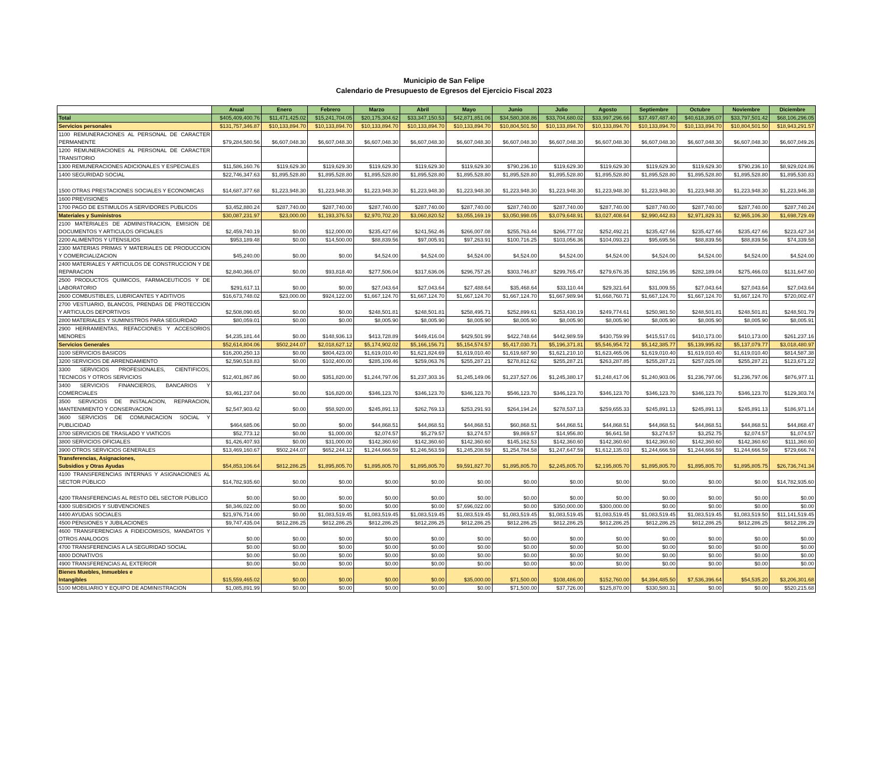Municipio de San Felipe
Calendario de Presupuesto de Egresos del Ejercicio Fiscal 2023
| | Anual | Enero | Febrero | Marzo | Abril | Mayo | Junio | Julio | Agosto | Septiembre | Octubre | Noviembre | Diciembre |
| Total | $405,409,400.76 | $11,471,425.02 | $15,241,704.05 | $20,175,304.62 | $33,347,150.53 | $42,871,851.06 | $34,580,308.86 | $33,704,680.02 | $33,997,296.66 | $37,497,487.40 | $40,618,395.07 | $33,797,501.42 | $68,106,296.05 |
| Servicios personales | $131,757,346.87 | $10,133,894.70 | $10,133,894.70 | $10,133,894.70 | $10,133,894.70 | $10,133,894.70 | $10,804,501.50 | $10,133,894.70 | $10,133,894.70 | $10,133,894.70 | $10,133,894.70 | $10,804,501.50 | $18,943,291.57 |
| 1100 REMUNERACIONES AL PERSONAL DE CARACTER PERMANENTE | $79,284,580.56 | $6,607,048.30 | $6,607,048.30 | $6,607,048.30 | $6,607,048.30 | $6,607,048.30 | $6,607,048.30 | $6,607,048.30 | $6,607,048.30 | $6,607,048.30 | $6,607,048.30 | $6,607,048.30 | $6,607,049.26 |
| 1200 REMUNERACIONES AL PERSONAL DE CARACTER TRANSITORIO | | | | | | | | | | | | | |
| 1300 REMUNERACIONES ADICIONALES Y ESPECIALES | $11,586,160.76 | $119,629.30 | $119,629.30 | $119,629.30 | $119,629.30 | $119,629.30 | $790,236.10 | $119,629.30 | $119,629.30 | $119,629.30 | $119,629.30 | $790,236.10 | $8,929,024.86 |
| 1400 SEGURIDAD SOCIAL | $22,746,347.63 | $1,895,528.80 | $1,895,528.80 | $1,895,528.80 | $1,895,528.80 | $1,895,528.80 | $1,895,528.80 | $1,895,528.80 | $1,895,528.80 | $1,895,528.80 | $1,895,528.80 | $1,895,528.80 | $1,895,530.83 |
| 1500 OTRAS PRESTACIONES SOCIALES Y ECONOMICAS | $14,687,377.68 | $1,223,948.30 | $1,223,948.30 | $1,223,948.30 | $1,223,948.30 | $1,223,948.30 | $1,223,948.30 | $1,223,948.30 | $1,223,948.30 | $1,223,948.30 | $1,223,948.30 | $1,223,948.30 | $1,223,946.38 |
| 1600 PREVISIONES | | | | | | | | | | | | | |
| 1700 PAGO DE ESTIMULOS A SERVIDORES PUBLICOS | $3,452,880.24 | $287,740.00 | $287,740.00 | $287,740.00 | $287,740.00 | $287,740.00 | $287,740.00 | $287,740.00 | $287,740.00 | $287,740.00 | $287,740.00 | $287,740.00 | $287,740.24 |
| Materiales y Suministros | $30,087,231.97 | $23,000.00 | $1,193,376.53 | $2,970,702.20 | $3,060,820.52 | $3,055,169.19 | $3,050,998.05 | $3,079,648.91 | $3,027,408.64 | $2,990,442.83 | $2,971,829.31 | $2,965,106.30 | $1,698,729.49 |
| 2100 MATERIALES DE ADMINISTRACION, EMISION DE DOCUMENTOS Y ARTICULOS OFICIALES | $2,459,740.19 | $0.00 | $12,000.00 | $235,427.66 | $241,562.46 | $266,007.08 | $255,763.44 | $266,777.02 | $252,492.21 | $235,427.66 | $235,427.66 | $235,427.66 | $223,427.34 |
| 2200 ALIMENTOS Y UTENSILIOS | $953,189.48 | $0.00 | $14,500.00 | $88,839.56 | $97,005.91 | $97,263.91 | $100,716.25 | $103,056.36 | $104,093.23 | $95,695.56 | $88,839.56 | $88,839.56 | $74,339.58 |
| 2300 MATERIAS PRIMAS Y MATERIALES DE PRODUCCION Y COMERCIALIZACION | $45,240.00 | $0.00 | $0.00 | $4,524.00 | $4,524.00 | $4,524.00 | $4,524.00 | $4,524.00 | $4,524.00 | $4,524.00 | $4,524.00 | $4,524.00 | $4,524.00 |
| 2400 MATERIALES Y ARTICULOS DE CONSTRUCCION Y DE REPARACION | $2,840,366.07 | $0.00 | $93,818.40 | $277,506.04 | $317,636.06 | $296,757.26 | $303,746.87 | $299,765.47 | $279,676.35 | $282,156.95 | $282,189.04 | $275,466.03 | $131,647.60 |
| 2500 PRODUCTOS QUIMICOS, FARMACEUTICOS Y DE LABORATORIO | $291,617.11 | $0.00 | $0.00 | $27,043.64 | $27,043.64 | $27,488.64 | $35,468.64 | $33,110.44 | $29,321.64 | $31,009.55 | $27,043.64 | $27,043.64 | $27,043.64 |
| 2600 COMBUSTIBLES, LUBRICANTES Y ADITIVOS | $16,673,748.02 | $23,000.00 | $924,122.00 | $1,667,124.70 | $1,667,124.70 | $1,667,124.70 | $1,667,124.70 | $1,667,989.94 | $1,668,760.71 | $1,667,124.70 | $1,667,124.70 | $1,667,124.70 | $720,002.47 |
| 2700 VESTUARIO, BLANCOS, PRENDAS DE PROTECCION Y ARTICULOS DEPORTIVOS | $2,508,090.65 | $0.00 | $0.00 | $248,501.81 | $248,501.81 | $258,495.71 | $252,899.61 | $253,430.19 | $249,774.61 | $250,981.50 | $248,501.81 | $248,501.81 | $248,501.79 |
| 2800 MATERIALES Y SUMINISTROS PARA SEGURIDAD | $80,059.01 | $0.00 | $0.00 | $8,005.90 | $8,005.90 | $8,005.90 | $8,005.90 | $8,005.90 | $8,005.90 | $8,005.90 | $8,005.90 | $8,005.90 | $8,005.91 |
| 2900 HERRAMIENTAS, REFACCIONES Y ACCESORIOS MENORES | $4,235,181.44 | $0.00 | $148,936.13 | $413,728.89 | $449,416.04 | $429,501.99 | $422,748.64 | $442,989.59 | $430,759.99 | $415,517.01 | $410,173.00 | $410,173.00 | $261,237.16 |
| Servicios Generales | $52,614,804.06 | $502,244.07 | $2,018,627.12 | $5,174,902.02 | $5,166,156.71 | $5,154,574.57 | $5,417,030.71 | $5,196,371.81 | $5,546,954.72 | $5,142,385.77 | $5,139,995.82 | $5,137,079.77 | $3,018,480.97 |
| 3100 SERVICIOS BASICOS | $16,200,250.13 | $0.00 | $804,423.00 | $1,619,010.40 | $1,621,824.69 | $1,619,010.40 | $1,619,687.90 | $1,621,210.10 | $1,623,465.06 | $1,619,010.40 | $1,619,010.40 | $1,619,010.40 | $814,587.38 |
| 3200 SERVICIOS DE ARRENDAMIENTO | $2,590,518.83 | $0.00 | $102,400.00 | $285,109.46 | $259,063.76 | $255,287.21 | $278,812.62 | $255,287.21 | $263,287.85 | $255,287.21 | $257,025.08 | $255,287.21 | $123,671.22 |
| 3300 SERVICIOS PROFESIONALES, CIENTIFICOS, TECNICOS Y OTROS SERVICIOS | $12,401,867.86 | $0.00 | $351,820.00 | $1,244,797.06 | $1,237,303.16 | $1,245,149.06 | $1,237,527.06 | $1,245,380.17 | $1,248,417.06 | $1,240,903.06 | $1,236,797.06 | $1,236,797.06 | $876,977.11 |
| 3400 SERVICIOS FINANCIEROS, BANCARIOS Y COMERCIALES | $3,461,237.04 | $0.00 | $16,820.00 | $346,123.70 | $346,123.70 | $346,123.70 | $546,123.70 | $346,123.70 | $346,123.70 | $346,123.70 | $346,123.70 | $346,123.70 | $129,303.74 |
| 3500 SERVICIOS DE INSTALACION, REPARACION, MANTENIMIENTO Y CONSERVACION | $2,547,903.42 | $0.00 | $58,920.00 | $245,891.13 | $262,769.13 | $253,291.93 | $264,194.24 | $278,537.13 | $259,655.33 | $245,891.13 | $245,891.13 | $245,891.13 | $186,971.14 |
| 3600 SERVICIOS DE COMUNICACION SOCIAL Y PUBLICIDAD | $464,685.06 | $0.00 | $0.00 | $44,868.51 | $44,868.51 | $44,868.51 | $60,868.51 | $44,868.51 | $44,868.51 | $44,868.51 | $44,868.51 | $44,868.51 | $44,868.47 |
| 3700 SERVICIOS DE TRASLADO Y VIATICOS | $52,773.12 | $0.00 | $1,000.00 | $2,074.57 | $5,279.57 | $3,274.57 | $9,869.57 | $14,956.80 | $6,641.58 | $3,274.57 | $3,252.75 | $2,074.57 | $1,074.57 |
| 3800 SERVICIOS OFICIALES | $1,426,407.93 | $0.00 | $31,000.00 | $142,360.60 | $142,360.60 | $142,360.60 | $145,162.53 | $142,360.60 | $142,360.60 | $142,360.60 | $142,360.60 | $142,360.60 | $111,360.60 |
| 3900 OTROS SERVICIOS GENERALES | $13,469,160.67 | $502,244.07 | $652,244.12 | $1,244,666.59 | $1,246,563.59 | $1,245,208.59 | $1,254,784.58 | $1,247,647.59 | $1,612,135.03 | $1,244,666.59 | $1,244,666.59 | $1,244,666.59 | $729,666.74 |
| Transferencias, Asignaciones, Subsidios y Otras Ayudas | $54,853,106.64 | $812,286.25 | $1,895,805.70 | $1,895,805.70 | $1,895,805.70 | $9,591,827.70 | $1,895,805.70 | $2,245,805.70 | $2,195,805.70 | $1,895,805.70 | $1,895,805.70 | $1,895,805.75 | $26,736,741.34 |
| 4100 TRANSFERENCIAS INTERNAS Y ASIGNACIONES AL SECTOR PÚBLICO | $14,782,935.60 | $0.00 | $0.00 | $0.00 | $0.00 | $0.00 | $0.00 | $0.00 | $0.00 | $0.00 | $0.00 | $0.00 | $14,782,935.60 |
| 4200 TRANSFERENCIAS AL RESTO DEL SECTOR PÚBLICO | $0.00 | $0.00 | $0.00 | $0.00 | $0.00 | $0.00 | $0.00 | $0.00 | $0.00 | $0.00 | $0.00 | $0.00 | $0.00 |
| 4300 SUBSIDIOS Y SUBVENCIONES | $8,346,022.00 | $0.00 | $0.00 | $0.00 | $0.00 | $7,696,022.00 | $0.00 | $350,000.00 | $300,000.00 | $0.00 | $0.00 | $0.00 | $0.00 |
| 4400 AYUDAS SOCIALES | $21,976,714.00 | $0.00 | $1,083,519.45 | $1,083,519.45 | $1,083,519.45 | $1,083,519.45 | $1,083,519.45 | $1,083,519.45 | $1,083,519.45 | $1,083,519.45 | $1,083,519.45 | $1,083,519.50 | $11,141,519.45 |
| 4500 PENSIONES Y JUBILACIONES | $9,747,435.04 | $812,286.25 | $812,286.25 | $812,286.25 | $812,286.25 | $812,286.25 | $812,286.25 | $812,286.25 | $812,286.25 | $812,286.25 | $812,286.25 | $812,286.25 | $812,286.29 |
| 4600 TRANSFERENCIAS A FIDEICOMISOS, MANDATOS Y OTROS ANALOGOS | $0.00 | $0.00 | $0.00 | $0.00 | $0.00 | $0.00 | $0.00 | $0.00 | $0.00 | $0.00 | $0.00 | $0.00 | $0.00 |
| 4700 TRANSFERENCIAS A LA SEGURIDAD SOCIAL | $0.00 | $0.00 | $0.00 | $0.00 | $0.00 | $0.00 | $0.00 | $0.00 | $0.00 | $0.00 | $0.00 | $0.00 | $0.00 |
| 4800 DONATIVOS | $0.00 | $0.00 | $0.00 | $0.00 | $0.00 | $0.00 | $0.00 | $0.00 | $0.00 | $0.00 | $0.00 | $0.00 | $0.00 |
| 4900 TRANSFERENCIAS AL EXTERIOR | $0.00 | $0.00 | $0.00 | $0.00 | $0.00 | $0.00 | $0.00 | $0.00 | $0.00 | $0.00 | $0.00 | $0.00 | $0.00 |
| Bienes Muebles, Inmuebles e Intangibles | $15,559,465.02 | $0.00 | $0.00 | $0.00 | $0.00 | $35,000.00 | $71,500.00 | $108,486.00 | $152,760.00 | $4,394,485.50 | $7,536,396.64 | $54,535.20 | $3,206,301.68 |
| 5100 MOBILIARIO Y EQUIPO DE ADMINISTRACION | $1,085,891.99 | $0.00 | $0.00 | $0.00 | $0.00 | $0.00 | $71,500.00 | $37,726.00 | $125,870.00 | $330,580.31 | $0.00 | $0.00 | $520,215.68 |